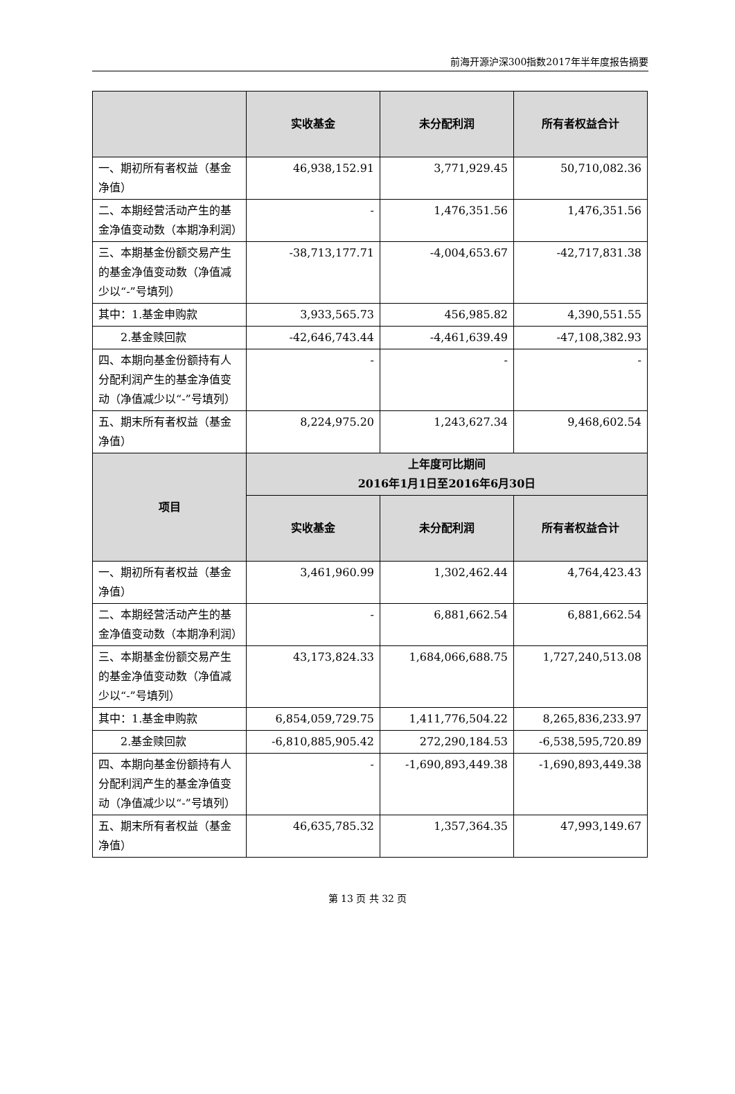前海开源沪深300指数2017年半年度报告摘要
| | 实收基金 | 未分配利润 | 所有者权益合计 |
| --- | --- | --- | --- |
| 一、期初所有者权益（基金净值） | 46,938,152.91 | 3,771,929.45 | 50,710,082.36 |
| 二、本期经营活动产生的基金净值变动数（本期净利润） | - | 1,476,351.56 | 1,476,351.56 |
| 三、本期基金份额交易产生的基金净值变动数（净值减少以“-”号填列） | -38,713,177.71 | -4,004,653.67 | -42,717,831.38 |
| 其中：1.基金申购款 | 3,933,565.73 | 456,985.82 | 4,390,551.55 |
| 2.基金赎回款 | -42,646,743.44 | -4,461,639.49 | -47,108,382.93 |
| 四、本期向基金份额持有人分配利润产生的基金净值变动（净值减少以“-”号填列） | - | - | - |
| 五、期末所有者权益（基金净值） | 8,224,975.20 | 1,243,627.34 | 9,468,602.54 |
| 项目 | 上年度可比期间 2016年1月1日至2016年6月30日 | | |
| | 实收基金 | 未分配利润 | 所有者权益合计 |
| 一、期初所有者权益（基金净值） | 3,461,960.99 | 1,302,462.44 | 4,764,423.43 |
| 二、本期经营活动产生的基金净值变动数（本期净利润） | - | 6,881,662.54 | 6,881,662.54 |
| 三、本期基金份额交易产生的基金净值变动数（净值减少以“-”号填列） | 43,173,824.33 | 1,684,066,688.75 | 1,727,240,513.08 |
| 其中：1.基金申购款 | 6,854,059,729.75 | 1,411,776,504.22 | 8,265,836,233.97 |
| 2.基金赎回款 | -6,810,885,905.42 | 272,290,184.53 | -6,538,595,720.89 |
| 四、本期向基金份额持有人分配利润产生的基金净值变动（净值减少以“-”号填列） | - | -1,690,893,449.38 | -1,690,893,449.38 |
| 五、期末所有者权益（基金净值） | 46,635,785.32 | 1,357,364.35 | 47,993,149.67 |
第 13 页 共 32 页